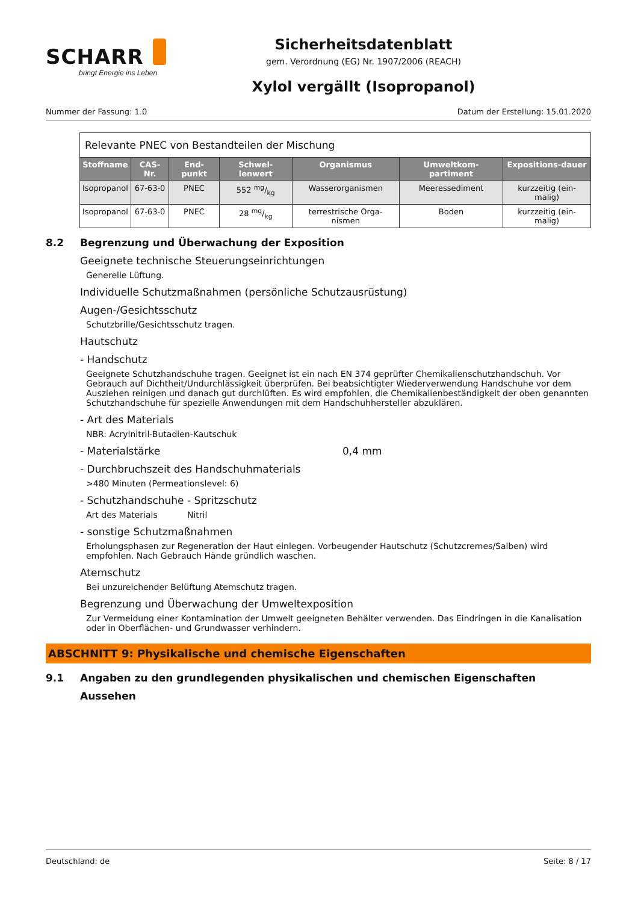SCHARR
bringt Energie ins Leben
Sicherheitsdatenblatt
gem. Verordnung (EG) Nr. 1907/2006 (REACH)
Xylol vergällt (Isopropanol)
Nummer der Fassung: 1.0 Datum der Erstellung: 15.01.2020
| Relevante PNEC von Bestandteilen der Mischung | | | | | | |
| Stoffname | CAS-Nr. | End-punkt | Schwel-lenwert | Organismus | Umweltkom-partiment | Expositions-dauer |
| Isopropanol | 67-63-0 | PNEC | 552 mg/kg | Wasserorganismen | Meeressediment | kurzzeitig (ein-malig) |
| Isopropanol | 67-63-0 | PNEC | 28 mg/kg | terrestrische Orga-nismen | Boden | kurzzeitig (ein-malig) |
8.2 Begrenzung und Überwachung der Exposition
Geeignete technische Steuerungseinrichtungen
Generelle Lüftung.
Individuelle Schutzmaßnahmen (persönliche Schutzausrüstung)
Augen-/Gesichtsschutz
Schutzbrille/Gesichtsschutz tragen.
Hautschutz
- Handschutz
Geeignete Schutzhandschuhe tragen. Geeignet ist ein nach EN 374 geprüfter Chemikalienschutzhandschuh. Vor Gebrauch auf Dichtheit/Undurchlässigkeit überprüfen. Bei beabsichtigter Wiederverwendung Handschuhe vor dem Ausziehen reinigen und danach gut durchlüften. Es wird empfohlen, die Chemikalienbeständigkeit der oben genannten Schutzhandschuhe für spezielle Anwendungen mit dem Handschuhhersteller abzuklären.
- Art des Materials
NBR: Acrylnitril-Butadien-Kautschuk
- Materialstärke 0,4 mm
- Durchbruchszeit des Handschuhmaterials
>480 Minuten (Permeationslevel: 6)
- Schutzhandschuhe - Spritzschutz
Art des Materials Nitril
- sonstige Schutzmaßnahmen
Erholungsphasen zur Regeneration der Haut einlegen. Vorbeugender Hautschutz (Schutzcremes/Salben) wird empfohlen. Nach Gebrauch Hände gründlich waschen.
Atemschutz
Bei unzureichender Belüftung Atemschutz tragen.
Begrenzung und Überwachung der Umweltexposition
Zur Vermeidung einer Kontamination der Umwelt geeigneten Behälter verwenden. Das Eindringen in die Kanalisation oder in Oberflächen- und Grundwasser verhindern.
ABSCHNITT 9: Physikalische und chemische Eigenschaften
9.1 Angaben zu den grundlegenden physikalischen und chemischen Eigenschaften
Aussehen
Deutschland: de Seite: 8 / 17